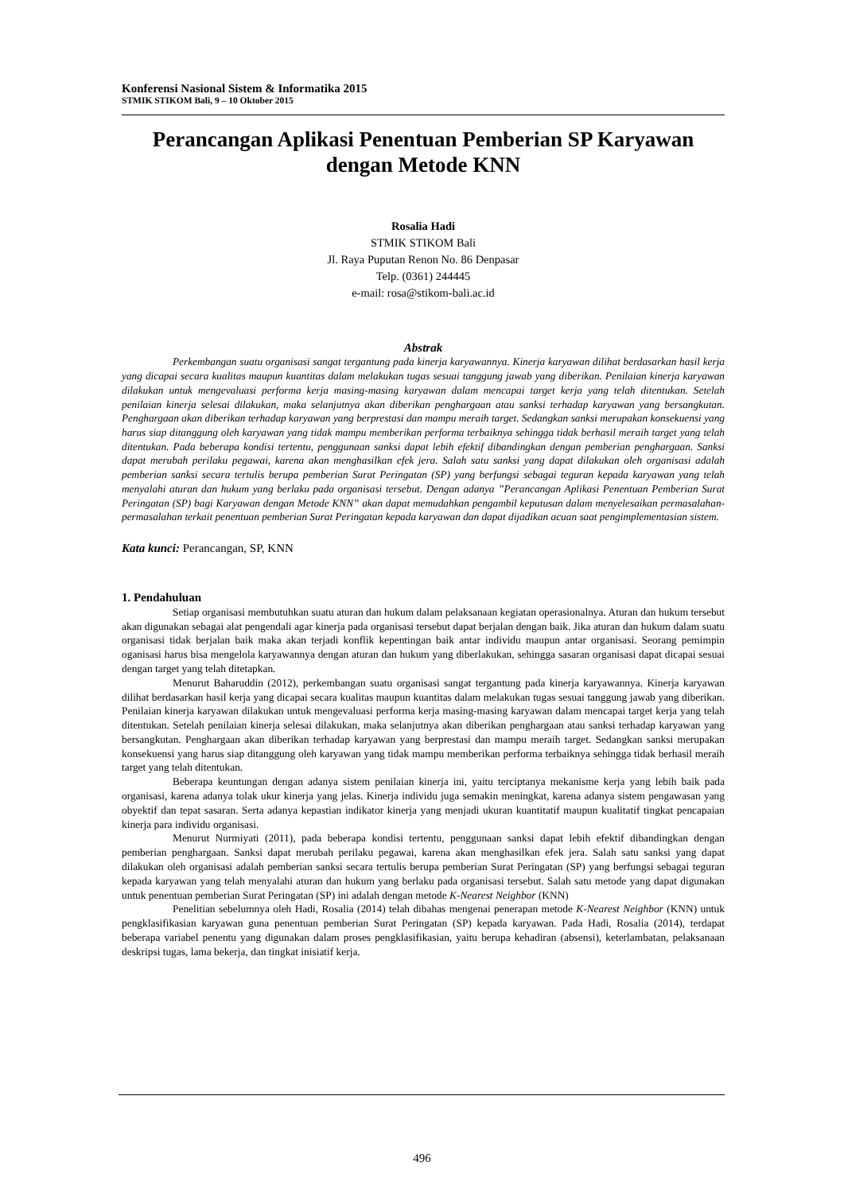Konferensi Nasional Sistem & Informatika 2015
STMIK STIKOM Bali, 9 – 10 Oktober 2015
Perancangan Aplikasi Penentuan Pemberian SP Karyawan
dengan Metode KNN
Rosalia Hadi
STMIK STIKOM Bali
Jl. Raya Puputan Renon No. 86 Denpasar
Telp. (0361) 244445
e-mail: rosa@stikom-bali.ac.id
Abstrak
Perkembangan suatu organisasi sangat tergantung pada kinerja karyawannya. Kinerja karyawan dilihat berdasarkan hasil kerja yang dicapai secara kualitas maupun kuantitas dalam melakukan tugas sesuai tanggung jawab yang diberikan. Penilaian kinerja karyawan dilakukan untuk mengevaluasi performa kerja masing-masing karyawan dalam mencapai target kerja yang telah ditentukan. Setelah penilaian kinerja selesai dilakukan, maka selanjutnya akan diberikan penghargaan atau sanksi terhadap karyawan yang bersangkutan. Penghargaan akan diberikan terhadap karyawan yang berprestasi dan mampu meraih target. Sedangkan sanksi merupakan konsekuensi yang harus siap ditanggung oleh karyawan yang tidak mampu memberikan performa terbaiknya sehingga tidak berhasil meraih target yang telah ditentukan. Pada beberapa kondisi tertentu, penggunaan sanksi dapat lebih efektif dibandingkan dengan pemberian penghargaan. Sanksi dapat merubah perilaku pegawai, karena akan menghasilkan efek jera. Salah satu sanksi yang dapat dilakukan oleh organisasi adalah pemberian sanksi secara tertulis berupa pemberian Surat Peringatan (SP) yang berfungsi sebagai teguran kepada karyawan yang telah menyalahi aturan dan hukum yang berlaku pada organisasi tersebut. Dengan adanya ”Perancangan Aplikasi Penentuan Pemberian Surat Peringatan (SP) bagi Karyawan dengan Metode KNN” akan dapat memudahkan pengambil keputusan dalam menyelesaikan permasalahan-permasalahan terkait penentuan pemberian Surat Peringatan kepada karyawan dan dapat dijadikan acuan saat pengimplementasian sistem.
Kata kunci: Perancangan, SP, KNN
1. Pendahuluan
Setiap organisasi membutuhkan suatu aturan dan hukum dalam pelaksanaan kegiatan operasionalnya. Aturan dan hukum tersebut akan digunakan sebagai alat pengendali agar kinerja pada organisasi tersebut dapat berjalan dengan baik. Jika aturan dan hukum dalam suatu organisasi tidak berjalan baik maka akan terjadi konflik kepentingan baik antar individu maupun antar organisasi. Seorang pemimpin oganisasi harus bisa mengelola karyawannya dengan aturan dan hukum yang diberlakukan, sehingga sasaran organisasi dapat dicapai sesuai dengan target yang telah ditetapkan.
Menurut Baharuddin (2012), perkembangan suatu organisasi sangat tergantung pada kinerja karyawannya. Kinerja karyawan dilihat berdasarkan hasil kerja yang dicapai secara kualitas maupun kuantitas dalam melakukan tugas sesuai tanggung jawab yang diberikan. Penilaian kinerja karyawan dilakukan untuk mengevaluasi performa kerja masing-masing karyawan dalam mencapai target kerja yang telah ditentukan. Setelah penilaian kinerja selesai dilakukan, maka selanjutnya akan diberikan penghargaan atau sanksi terhadap karyawan yang bersangkutan. Penghargaan akan diberikan terhadap karyawan yang berprestasi dan mampu meraih target. Sedangkan sanksi merupakan konsekuensi yang harus siap ditanggung oleh karyawan yang tidak mampu memberikan performa terbaiknya sehingga tidak berhasil meraih target yang telah ditentukan.
Beberapa keuntungan dengan adanya sistem penilaian kinerja ini, yaitu terciptanya mekanisme kerja yang lebih baik pada organisasi, karena adanya tolak ukur kinerja yang jelas. Kinerja individu juga semakin meningkat, karena adanya sistem pengawasan yang obyektif dan tepat sasaran. Serta adanya kepastian indikator kinerja yang menjadi ukuran kuantitatif maupun kualitatif tingkat pencapaian kinerja para individu organisasi.
Menurut Nurmiyati (2011), pada beberapa kondisi tertentu, penggunaan sanksi dapat lebih efektif dibandingkan dengan pemberian penghargaan. Sanksi dapat merubah perilaku pegawai, karena akan menghasilkan efek jera. Salah satu sanksi yang dapat dilakukan oleh organisasi adalah pemberian sanksi secara tertulis berupa pemberian Surat Peringatan (SP) yang berfungsi sebagai teguran kepada karyawan yang telah menyalahi aturan dan hukum yang berlaku pada organisasi tersebut. Salah satu metode yang dapat digunakan untuk penentuan pemberian Surat Peringatan (SP) ini adalah dengan metode K-Nearest Neighbor (KNN)
Penelitian sebelumnya oleh Hadi, Rosalia (2014) telah dibahas mengenai penerapan metode K-Nearest Neighbor (KNN) untuk pengklasifikasian karyawan guna penentuan pemberian Surat Peringatan (SP) kepada karyawan. Pada Hadi, Rosalia (2014), terdapat beberapa variabel penentu yang digunakan dalam proses pengklasifikasian, yaitu berupa kehadiran (absensi), keterlambatan, pelaksanaan deskripsi tugas, lama bekerja, dan tingkat inisiatif kerja.
496